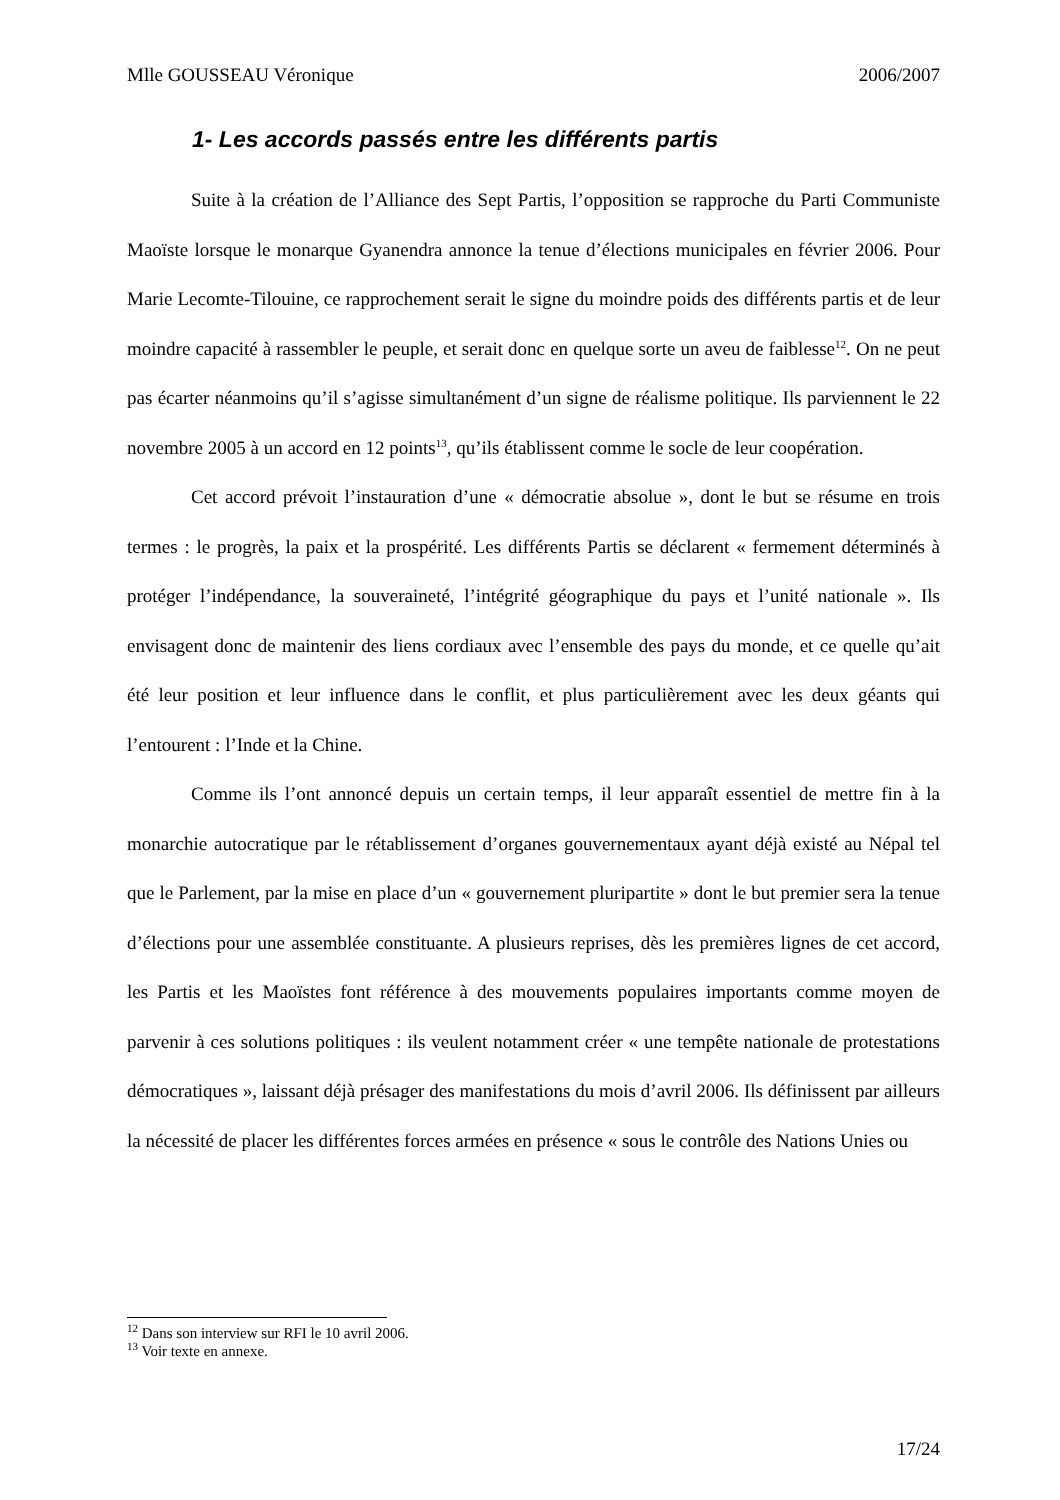Mlle GOUSSEAU Véronique 2006/2007
1- Les accords passés entre les différents partis
Suite à la création de l’Alliance des Sept Partis, l’opposition se rapproche du Parti Communiste Maoïste lorsque le monarque Gyanendra annonce la tenue d’élections municipales en février 2006. Pour Marie Lecomte-Tilouine, ce rapprochement serait le signe du moindre poids des différents partis et de leur moindre capacité à rassembler le peuple, et serait donc en quelque sorte un aveu de faiblesse<sup>12</sup>. On ne peut pas écarter néanmoins qu’il s’agisse simultanément d’un signe de réalisme politique. Ils parviennent le 22 novembre 2005 à un accord en 12 points<sup>13</sup>, qu’ils établissent comme le socle de leur coopération.
Cet accord prévoit l’instauration d’une « démocratie absolue », dont le but se résume en trois termes : le progrès, la paix et la prospérité. Les différents Partis se déclarent « fermement déterminés à protéger l’indépendance, la souveraineté, l’intégrité géographique du pays et l’unité nationale ». Ils envisagent donc de maintenir des liens cordiaux avec l’ensemble des pays du monde, et ce quelle qu’ait été leur position et leur influence dans le conflit, et plus particulièrement avec les deux géants qui l’entourent : l’Inde et la Chine.
Comme ils l’ont annoncé depuis un certain temps, il leur apparaît essentiel de mettre fin à la monarchie autocratique par le rétablissement d’organes gouvernementaux ayant déjà existé au Népal tel que le Parlement, par la mise en place d’un « gouvernement pluripartite » dont le but premier sera la tenue d’élections pour une assemblée constituante. A plusieurs reprises, dès les premières lignes de cet accord, les Partis et les Maoïstes font référence à des mouvements populaires importants comme moyen de parvenir à ces solutions politiques : ils veulent notamment créer « une tempête nationale de protestations démocratiques », laissant déjà présager des manifestations du mois d’avril 2006. Ils définissent par ailleurs la nécessité de placer les différentes forces armées en présence « sous le contrôle des Nations Unies ou
<sup>12</sup> Dans son interview sur RFI le 10 avril 2006.
<sup>13</sup> Voir texte en annexe.
17/24